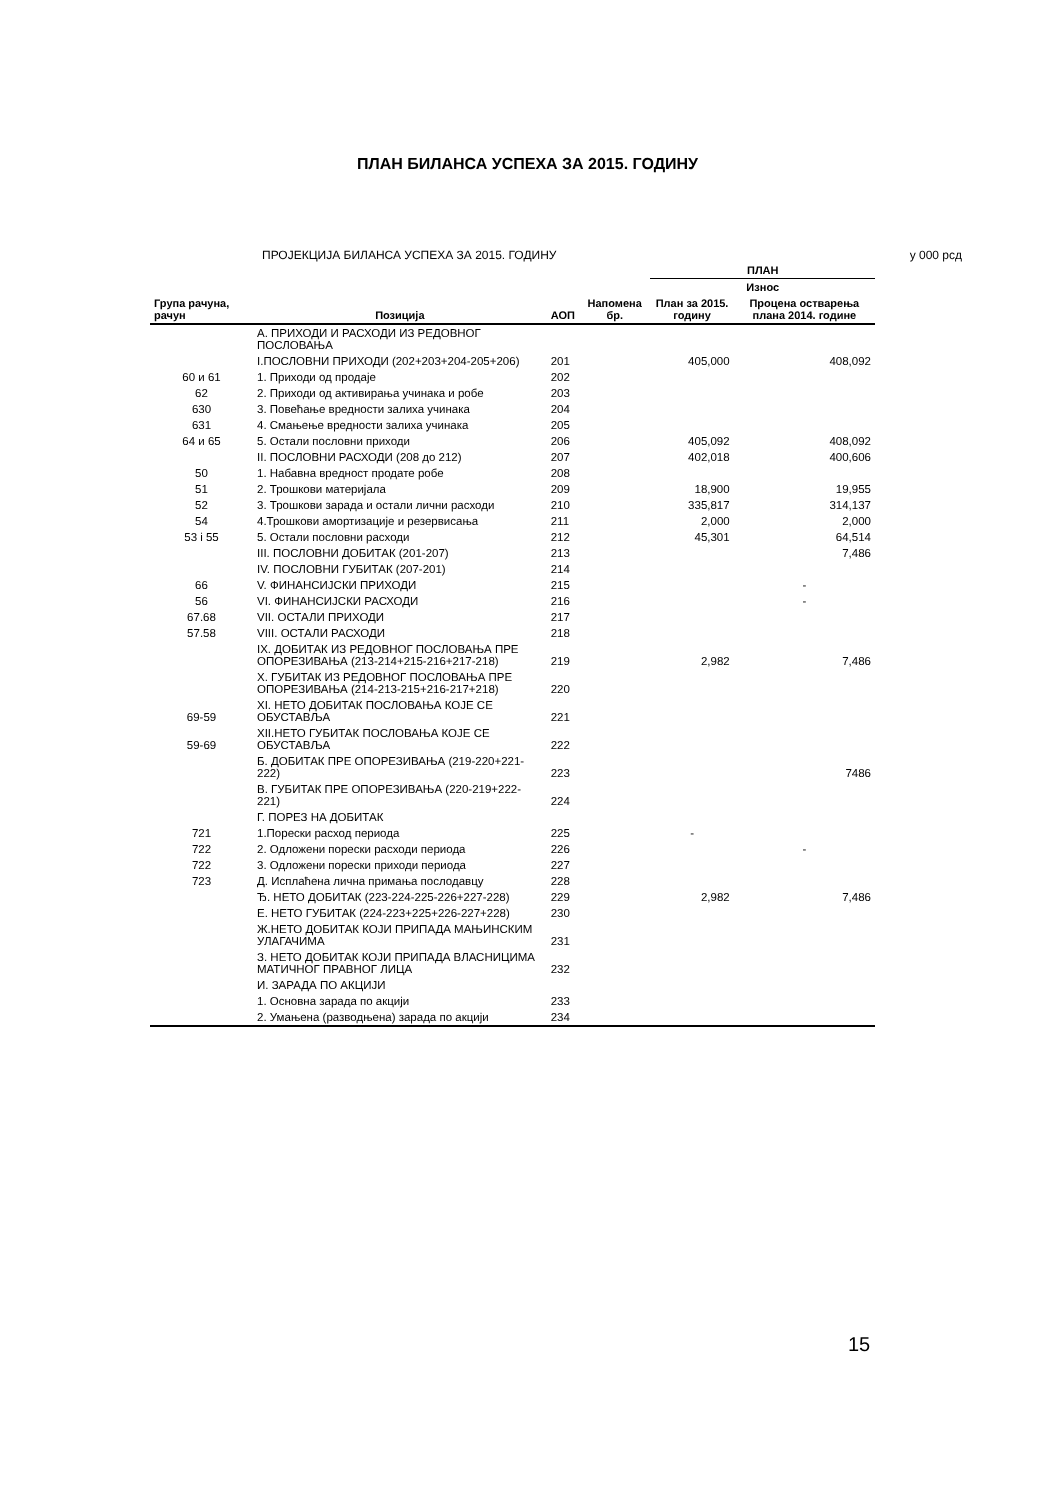ПЛАН БИЛАНСА УСПЕХА ЗА 2015. ГОДИНУ
ПРОЈЕКЦИЈА БИЛАНСА УСПЕХА ЗА 2015. ГОДИНУ у 000 рсд
| | | | | ПЛАН | |
| --- | --- | --- | --- | --- | --- |
| | | | | Износ | |
| Група рачуна, рачун | Позиција | АОП | Напомена бр. | План за 2015. годину | Процена остварења плана 2014. године |
| | А. ПРИХОДИ И РАСХОДИ ИЗ РЕДОВНОГ ПОСЛОВАЊА | | | | |
| | I.ПОСЛОВНИ ПРИХОДИ (202+203+204-205+206) | 201 | | 405,000 | 408,092 |
| 60 и 61 | 1. Приходи од продаје | 202 | | | |
| 62 | 2. Приходи од активирања учинака и робе | 203 | | | |
| 630 | 3. Повећање вредности залиха учинака | 204 | | | |
| 631 | 4. Смањење вредности залиха учинака | 205 | | | |
| 64 и 65 | 5. Остали пословни приходи | 206 | | 405,092 | 408,092 |
| | II. ПОСЛОВНИ РАСХОДИ (208 до 212) | 207 | | 402,018 | 400,606 |
| 50 | 1. Набавна вредност продате робе | 208 | | | |
| 51 | 2. Трошкови материјала | 209 | | 18,900 | 19,955 |
| 52 | 3. Трошкови зарада и остали лични расходи | 210 | | 335,817 | 314,137 |
| 54 | 4.Трошкови амортизације и резервисања | 211 | | 2,000 | 2,000 |
| 53 i 55 | 5. Остали пословни расходи | 212 | | 45,301 | 64,514 |
| | III. ПОСЛОВНИ ДОБИТАК (201-207) | 213 | | | 7,486 |
| | IV. ПОСЛОВНИ ГУБИТАК (207-201) | 214 | | | |
| 66 | V. ФИНАНСИЈСКИ ПРИХОДИ | 215 | | | - |
| 56 | VI. ФИНАНСИЈСКИ РАСХОДИ | 216 | | | - |
| 67.68 | VII. ОСТАЛИ ПРИХОДИ | 217 | | | |
| 57.58 | VIII. ОСТАЛИ РАСХОДИ | 218 | | | |
| | IX. ДОБИТАК ИЗ РЕДОВНОГ ПОСЛОВАЊА ПРЕ ОПОРЕЗИВАЊА (213-214+215-216+217-218) | 219 | | 2,982 | 7,486 |
| | X. ГУБИТАК ИЗ РЕДОВНОГ ПОСЛОВАЊА ПРЕ ОПОРЕЗИВАЊА (214-213-215+216-217+218) | 220 | | | |
| 69-59 | XI. НЕТО ДОБИТАК ПОСЛОВАЊА КОЈЕ СЕ ОБУСТАВЉА | 221 | | | |
| 59-69 | XII.НЕТО ГУБИТАК ПОСЛОВАЊА КОЈЕ СЕ ОБУСТАВЉА | 222 | | | |
| | Б. ДОБИТАК ПРЕ ОПОРЕЗИВАЊА (219-220+221-222) | 223 | | | 7486 |
| | В. ГУБИТАК ПРЕ ОПОРЕЗИВАЊА (220-219+222-221) | 224 | | | |
| | Г. ПОРЕЗ НА ДОБИТАК | | | | |
| 721 | 1.Порески расход периода | 225 | | - | |
| 722 | 2. Одложени порески расходи периода | 226 | | | - |
| 722 | 3. Одложени порески приходи периода | 227 | | | |
| 723 | Д. Исплаћена лична примања послодавцу | 228 | | | |
| | Ђ. НЕТО ДОБИТАК (223-224-225-226+227-228) | 229 | | 2,982 | 7,486 |
| | Е. НЕТО ГУБИТАК (224-223+225+226-227+228) | 230 | | | |
| | Ж.НЕТО ДОБИТАК КОЈИ ПРИПАДА МАЊИНСКИМ УЛАГАЧИМА | 231 | | | |
| | З. НЕТО ДОБИТАК КОЈИ ПРИПАДА ВЛАСНИЦИМА МАТИЧНОГ ПРАВНОГ ЛИЦА | 232 | | | |
| | И. ЗАРАДА ПО АКЦИЈИ | | | | |
| | 1. Основна зарада по акцији | 233 | | | |
| | 2. Умањена (разводњена) зарада по акцији | 234 | | | |
15